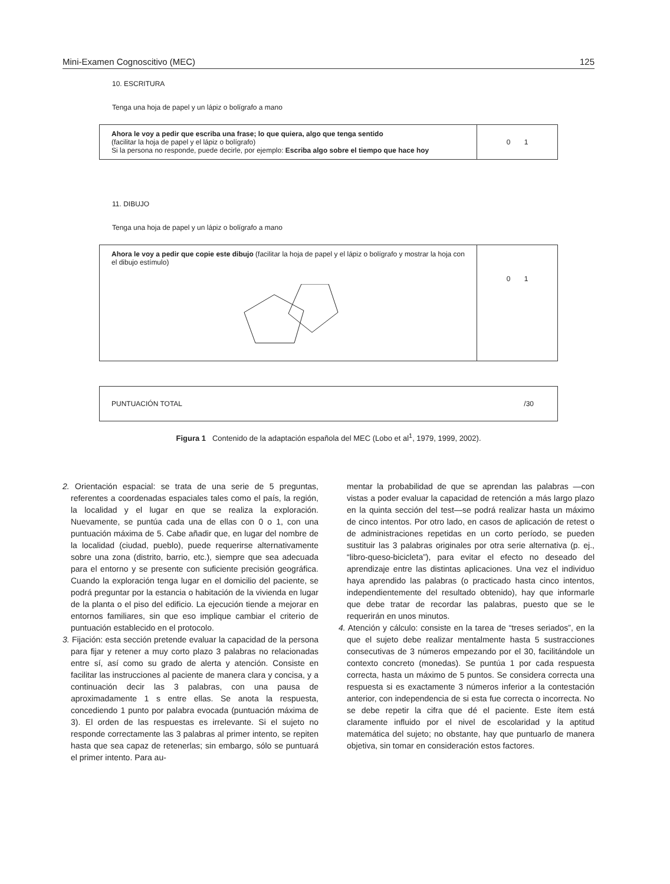Mini-Examen Cognoscitivo (MEC) 125
10. ESCRITURA
Tenga una hoja de papel y un lápiz o bolígrafo a mano
| Ahora le voy a pedir que escriba una frase; lo que quiera, algo que tenga sentido (facilitar la hoja de papel y el lápiz o bolígrafo) Si la persona no responde, puede decirle, por ejemplo: Escriba algo sobre el tiempo que hace hoy | 0 1 |
11. DIBUJO
Tenga una hoja de papel y un lápiz o bolígrafo a mano
| Ahora le voy a pedir que copie este dibujo (facilitar la hoja de papel y el lápiz o bolígrafo y mostrar la hoja con el dibujo estímulo) | 0 1 |
| PUNTUACIÓN TOTAL | /30 |
Figura 1 Contenido de la adaptación española del MEC (Lobo et al<sup>1</sup>, 1979, 1999, 2002).
2. Orientación espacial: se trata de una serie de 5 preguntas, referentes a coordenadas espaciales tales como el país, la región, la localidad y el lugar en que se realiza la exploración. Nuevamente, se puntúa cada una de ellas con 0 o 1, con una puntuación máxima de 5. Cabe añadir que, en lugar del nombre de la localidad (ciudad, pueblo), puede requerirse alternativamente sobre una zona (distrito, barrio, etc.), siempre que sea adecuada para el entorno y se presente con suficiente precisión geográfica. Cuando la exploración tenga lugar en el domicilio del paciente, se podrá preguntar por la estancia o habitación de la vivienda en lugar de la planta o el piso del edificio. La ejecución tiende a mejorar en entornos familiares, sin que eso implique cambiar el criterio de puntuación establecido en el protocolo.
3. Fijación: esta sección pretende evaluar la capacidad de la persona para fijar y retener a muy corto plazo 3 palabras no relacionadas entre sí, así como su grado de alerta y atención. Consiste en facilitar las instrucciones al paciente de manera clara y concisa, y a continuación decir las 3 palabras, con una pausa de aproximadamente 1 s entre ellas. Se anota la respuesta, concediendo 1 punto por palabra evocada (puntuación máxima de 3). El orden de las respuestas es irrelevante. Si el sujeto no responde correctamente las 3 palabras al primer intento, se repiten hasta que sea capaz de retenerlas; sin embargo, sólo se puntuará el primer intento. Para au-
mentar la probabilidad de que se aprendan las palabras —con vistas a poder evaluar la capacidad de retención a más largo plazo en la quinta sección del test—se podrá realizar hasta un máximo de cinco intentos. Por otro lado, en casos de aplicación de retest o de administraciones repetidas en un corto período, se pueden sustituir las 3 palabras originales por otra serie alternativa (p. ej., “libro-queso-bicicleta”), para evitar el efecto no deseado del aprendizaje entre las distintas aplicaciones. Una vez el individuo haya aprendido las palabras (o practicado hasta cinco intentos, independientemente del resultado obtenido), hay que informarle que debe tratar de recordar las palabras, puesto que se le requerirán en unos minutos.
4. Atención y cálculo: consiste en la tarea de “treses seriados”, en la que el sujeto debe realizar mentalmente hasta 5 sustracciones consecutivas de 3 números empezando por el 30, facilitándole un contexto concreto (monedas). Se puntúa 1 por cada respuesta correcta, hasta un máximo de 5 puntos. Se considera correcta una respuesta si es exactamente 3 números inferior a la contestación anterior, con independencia de si esta fue correcta o incorrecta. No se debe repetir la cifra que dé el paciente. Este ítem está claramente influido por el nivel de escolaridad y la aptitud matemática del sujeto; no obstante, hay que puntuarlo de manera objetiva, sin tomar en consideración estos factores.